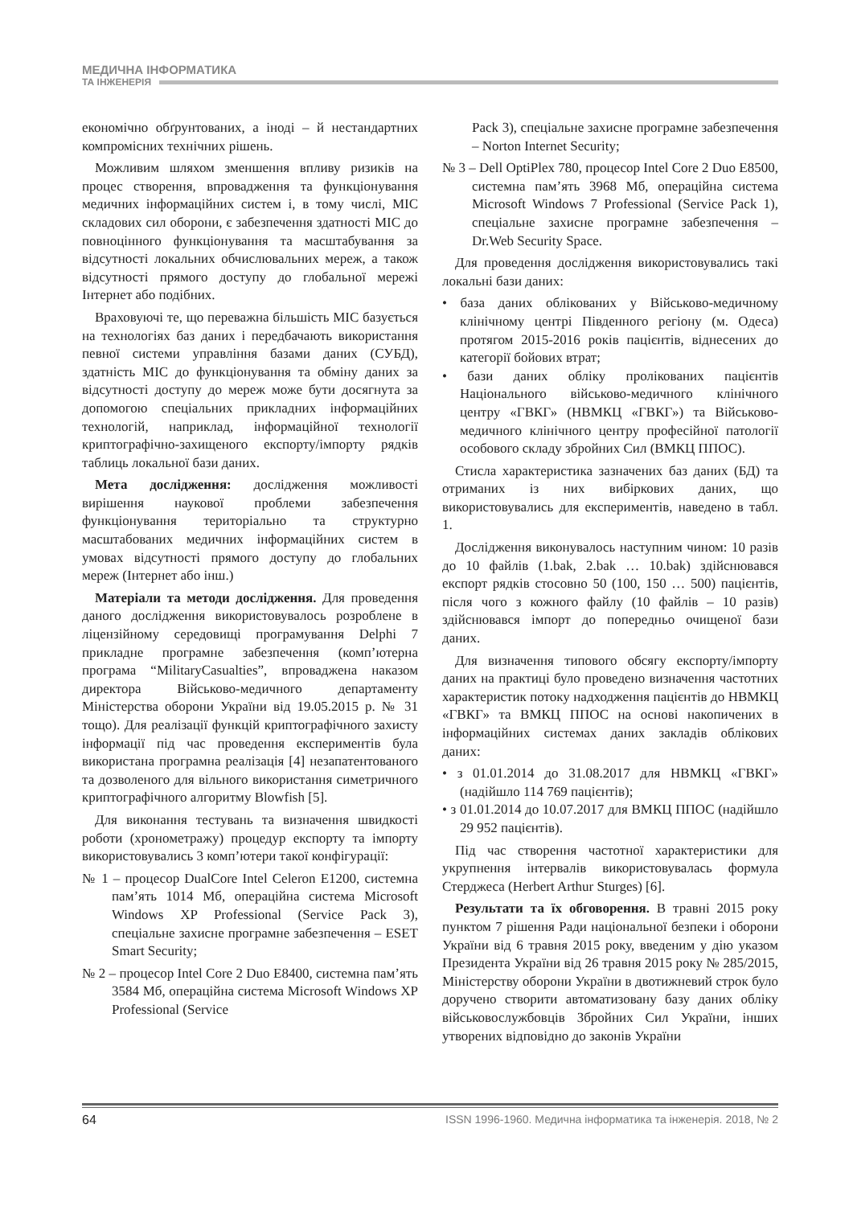МЕДИЧНА ІНФОРМАТИКА
ТА ІНЖЕНЕРІЯ
економічно обґрунтованих, а іноді – й нестандартних компромісних технічних рішень.
Можливим шляхом зменшення впливу ризиків на процес створення, впровадження та функціонування медичних інформаційних систем і, в тому числі, МІС складових сил оборони, є забезпечення здатності МІС до повноцінного функціонування та масштабування за відсутності локальних обчислювальних мереж, а також відсутності прямого доступу до глобальної мережі Інтернет або подібних.
Враховуючі те, що переважна більшість МІС базується на технологіях баз даних і передбачають використання певної системи управління базами даних (СУБД), здатність МІС до функціонування та обміну даних за відсутності доступу до мереж може бути досягнута за допомогою спеціальних прикладних інформаційних технологій, наприклад, інформаційної технології криптографічно-захищеного експорту/імпорту рядків таблиць локальної бази даних.
Мета дослідження: дослідження можливості вирішення наукової проблеми забезпечення функціонування територіально та структурно масштабованих медичних інформаційних систем в умовах відсутності прямого доступу до глобальних мереж (Інтернет або інш.)
Матеріали та методи дослідження. Для проведення даного дослідження використовувалось розроблене в ліцензійному середовищі програмування Delphi 7 прикладне програмне забезпечення (комп’ютерна програма “MilitaryCasualties”, впроваджена наказом директора Військово-медичного департаменту Міністерства оборони України від 19.05.2015 р. № 31 тощо). Для реалізації функцій криптографічного захисту інформації під час проведення експериментів була використана програмна реалізація [4] незапатентованого та дозволеного для вільного використання симетричного криптографічного алгоритму Blowfish [5].
Для виконання тестувань та визначення швидкості роботи (хронометражу) процедур експорту та імпорту використовувались 3 комп’ютери такої конфігурації:
№ 1 – процесор DualCore Intel Celeron E1200, системна пам’ять 1014 Мб, операційна система Microsoft Windows XP Professional (Service Pack 3), спеціальне захисне програмне забезпечення – ESET Smart Security;
№ 2 – процесор Intel Core 2 Duo E8400, системна пам’ять 3584 Мб, операційна система Microsoft Windows XP Professional (Service
Pack 3), спеціальне захисне програмне забезпечення – Norton Internet Security;
№ 3 – Dell OptiPlex 780, процесор Intel Core 2 Duo E8500, системна пам’ять 3968 Мб, операційна система Microsoft Windows 7 Professional (Service Pack 1), спеціальне захисне програмне забезпечення – Dr.Web Security Space.
Для проведення дослідження використовувались такі локальні бази даних:
• база даних облікованих у Військово-медичному клінічному центрі Південного регіону (м. Одеса) протягом 2015-2016 років пацієнтів, віднесених до категорії бойових втрат;
• бази даних обліку пролікованих пацієнтів Національного військово-медичного клінічного центру «ГВКГ» (НВМКЦ «ГВКГ») та Військово-медичного клінічного центру професійної патології особового складу збройних Сил (ВМКЦ ППОС).
Стисла характеристика зазначених баз даних (БД) та отриманих із них вибіркових даних, що використовувались для експериментів, наведено в табл. 1.
Дослідження виконувалось наступним чином: 10 разів до 10 файлів (1.bak, 2.bak … 10.bak) здійснювався експорт рядків стосовно 50 (100, 150 … 500) пацієнтів, після чого з кожного файлу (10 файлів – 10 разів) здійснювався імпорт до попередньо очищеної бази даних.
Для визначення типового обсягу експорту/імпорту даних на практиці було проведено визначення частотних характеристик потоку надходження пацієнтів до НВМКЦ «ГВКГ» та ВМКЦ ППОС на основі накопичених в інформаційних системах даних закладів облікових даних:
• з 01.01.2014 до 31.08.2017 для НВМКЦ «ГВКГ» (надійшло 114 769 пацієнтів);
• з 01.01.2014 до 10.07.2017 для ВМКЦ ППОС (надійшло 29 952 пацієнтів).
Під час створення частотної характеристики для укрупнення інтервалів використовувалась формула Стерджеса (Herbert Arthur Sturges) [6].
Результати та їх обговорення. В травні 2015 року пунктом 7 рішення Ради національної безпеки і оборони України від 6 травня 2015 року, введеним у дію указом Президента України від 26 травня 2015 року № 285/2015, Міністерству оборони України в двотижневий строк було доручено створити автоматизовану базу даних обліку військовослужбовців Збройних Сил України, інших утворених відповідно до законів України
64 ISSN 1996-1960. Медична інформатика та інженерія. 2018, № 2